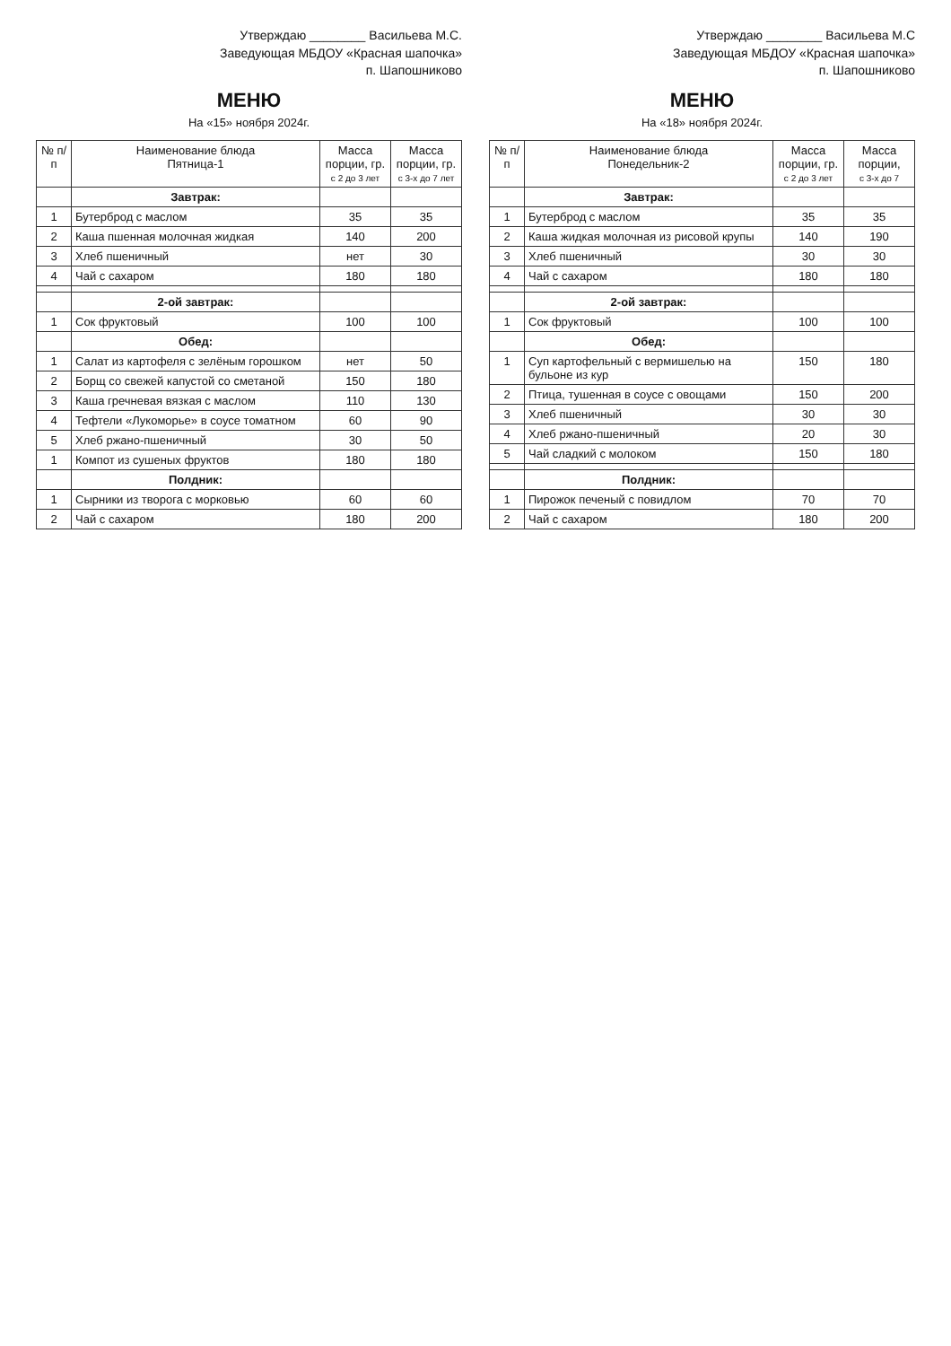Утверждаю ________ Васильева М.С.
Заведующая МБДОУ «Красная шапочка»
п. Шапошниково
МЕНЮ
На «15» ноября 2024г.
| № п/п | Наименование блюда Пятница-1 | Масса порции, гр. с 2 до 3 лет | Масса порции, гр. с 3-х до 7 лет |
| --- | --- | --- | --- |
| | Завтрак: | | |
| 1 | Бутерброд с маслом | 35 | 35 |
| 2 | Каша пшенная молочная жидкая | 140 | 200 |
| 3 | Хлеб пшеничный | нет | 30 |
| 4 | Чай с сахаром | 180 | 180 |
| | 2-ой завтрак: | | |
| 1 | Сок фруктовый | 100 | 100 |
| | Обед: | | |
| 1 | Салат из картофеля с зелёным горошком | нет | 50 |
| 2 | Борщ со свежей капустой со сметаной | 150 | 180 |
| 3 | Каша гречневая вязкая с маслом | 110 | 130 |
| 4 | Тефтели «Лукоморье» в соусе томатном | 60 | 90 |
| 5 | Хлеб ржано-пшеничный | 30 | 50 |
| 1 | Компот из сушеных фруктов | 180 | 180 |
| | Полдник: | | |
| 1 | Сырники из творога с морковью | 60 | 60 |
| 2 | Чай с сахаром | 180 | 200 |
Утверждаю ________ Васильева М.С
Заведующая МБДОУ «Красная шапочка»
п. Шапошниково
МЕНЮ
На «18» ноября 2024г.
| № п/п | Наименование блюда Понедельник-2 | Масса порции, гр. с 2 до 3 лет | Масса порции, с 3-х до 7 |
| --- | --- | --- | --- |
| | Завтрак: | | |
| 1 | Бутерброд с маслом | 35 | 35 |
| 2 | Каша жидкая молочная из рисовой крупы | 140 | 190 |
| 3 | Хлеб пшеничный | 30 | 30 |
| 4 | Чай с сахаром | 180 | 180 |
| | 2-ой завтрак: | | |
| 1 | Сок фруктовый | 100 | 100 |
| | Обед: | | |
| 1 | Суп картофельный с вермишелью на бульоне из кур | 150 | 180 |
| 2 | Птица, тушенная в соусе с овощами | 150 | 200 |
| 3 | Хлеб пшеничный | 30 | 30 |
| 4 | Хлеб ржано-пшеничный | 20 | 30 |
| 5 | Чай сладкий с молоком | 150 | 180 |
| | Полдник: | | |
| 1 | Пирожок печеный с повидлом | 70 | 70 |
| 2 | Чай с сахаром | 180 | 200 |